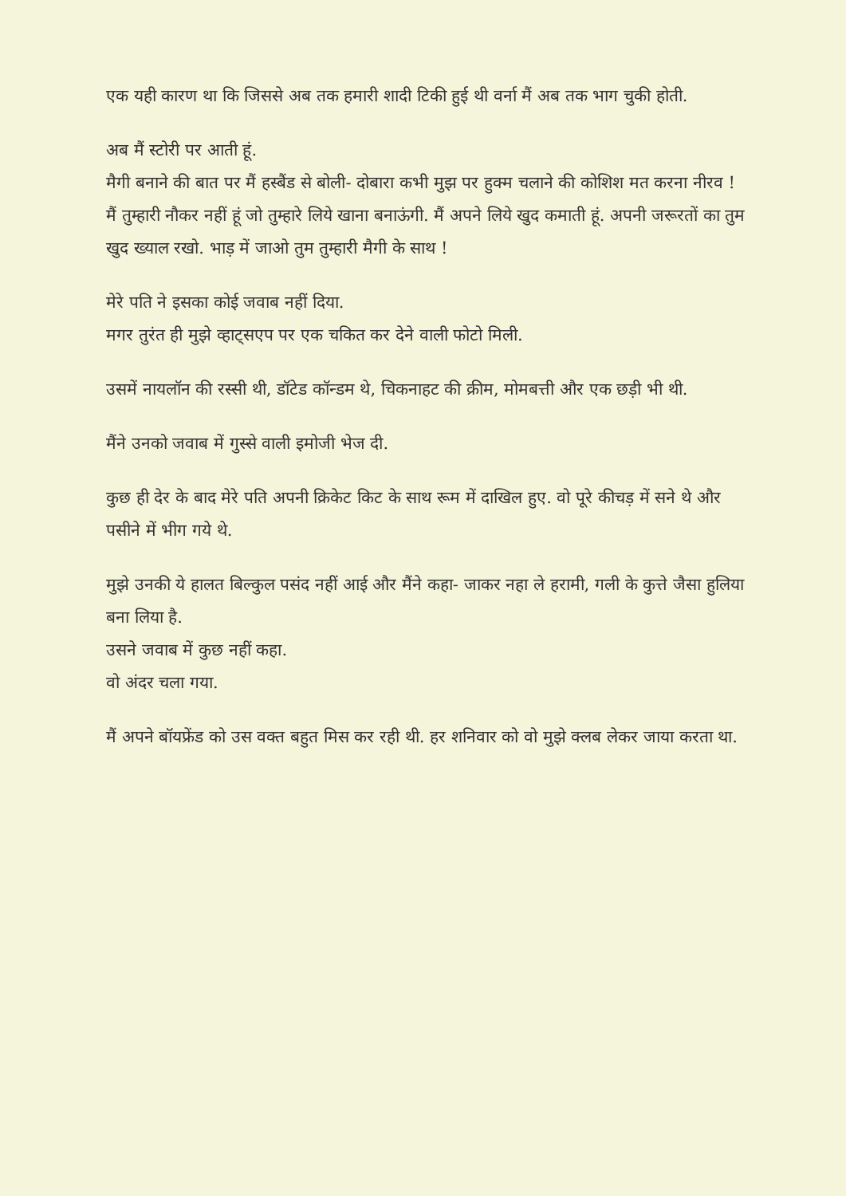एक यही कारण था कि जिससे अब तक हमारी शादी टिकी हुई थी वर्ना मैं अब तक भाग चुकी होती.
अब मैं स्टोरी पर आती हूं.
मैगी बनाने की बात पर मैं हस्बैंड से बोली- दोबारा कभी मुझ पर हुक्म चलाने की कोशिश मत करना नीरव ! मैं तुम्हारी नौकर नहीं हूं जो तुम्हारे लिये खाना बनाऊंगी. मैं अपने लिये खुद कमाती हूं. अपनी जरूरतों का तुम खुद ख्याल रखो. भाड़ में जाओ तुम तुम्हारी मैगी के साथ !
मेरे पति ने इसका कोई जवाब नहीं दिया.
मगर तुरंत ही मुझे व्हाट्सएप पर एक चकित कर देने वाली फोटो मिली.
उसमें नायलॉन की रस्सी थी, डॉटेड कॉन्डम थे, चिकनाहट की क्रीम, मोमबत्ती और एक छड़ी भी थी.
मैंने उनको जवाब में गुस्से वाली इमोजी भेज दी.
कुछ ही देर के बाद मेरे पति अपनी क्रिकेट किट के साथ रूम में दाखिल हुए. वो पूरे कीचड़ में सने थे और पसीने में भीग गये थे.
मुझे उनकी ये हालत बिल्कुल पसंद नहीं आई और मैंने कहा- जाकर नहा ले हरामी, गली के कुत्ते जैसा हुलिया बना लिया है.
उसने जवाब में कुछ नहीं कहा.
वो अंदर चला गया.
मैं अपने बॉयफ्रेंड को उस वक्त बहुत मिस कर रही थी. हर शनिवार को वो मुझे क्लब लेकर जाया करता था.